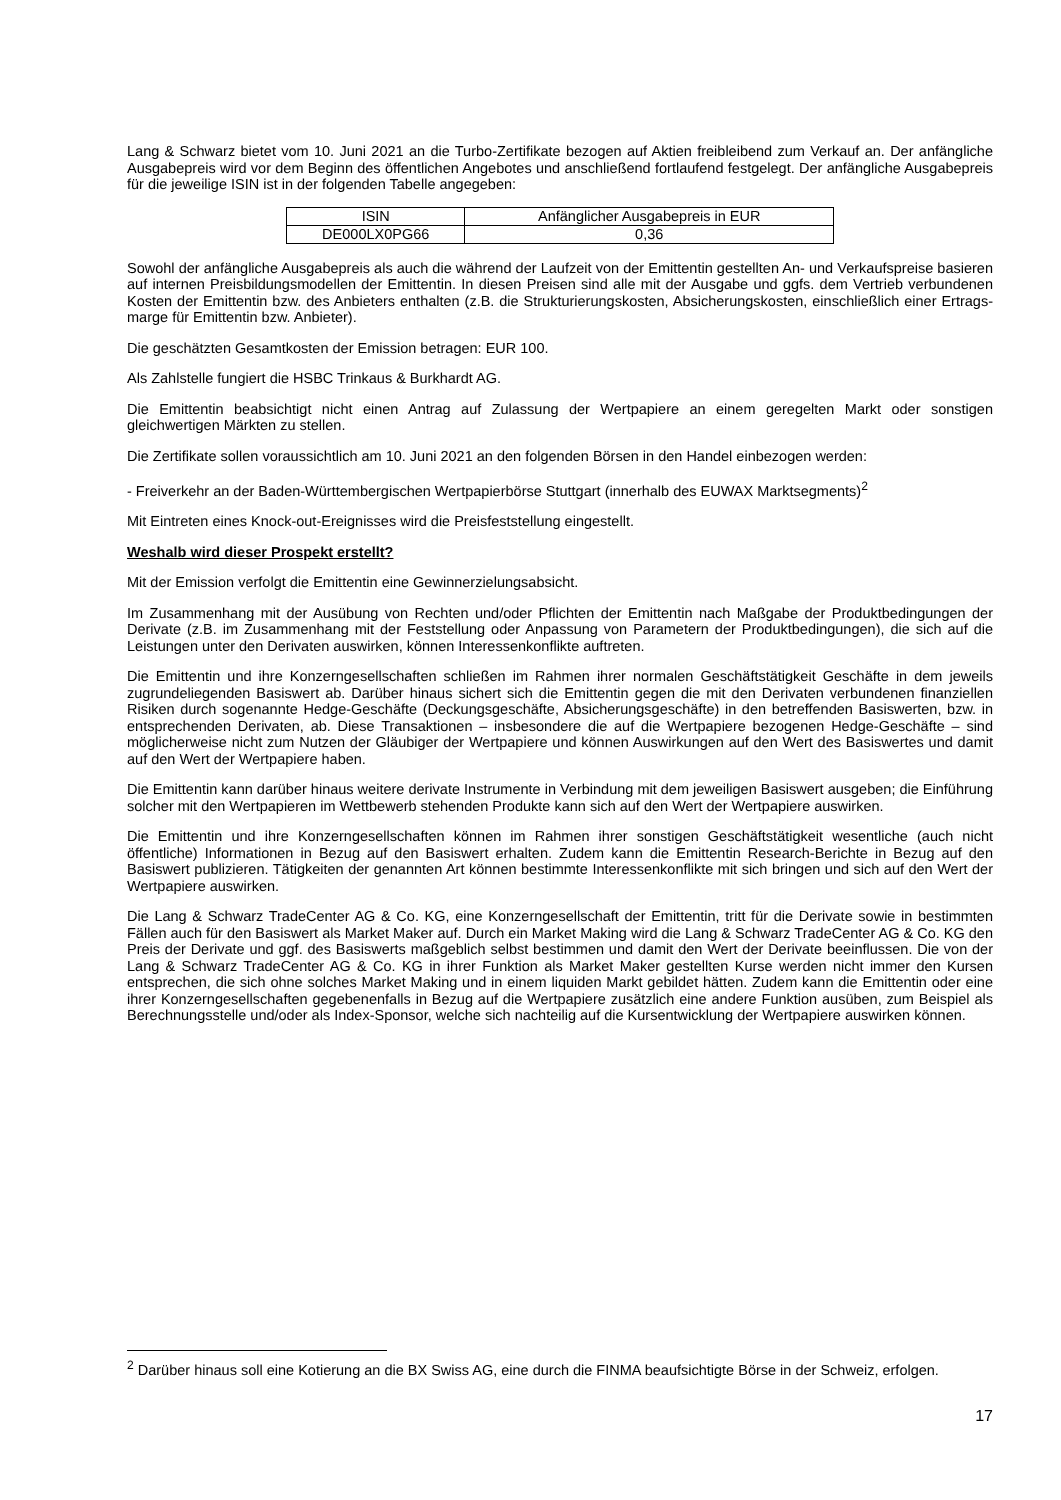Lang & Schwarz bietet vom 10. Juni 2021 an die Turbo-Zertifikate bezogen auf Aktien freibleibend zum Verkauf an. Der anfängliche Ausgabepreis wird vor dem Beginn des öffentlichen Angebotes und anschließend fortlaufend festgelegt. Der anfängliche Ausgabepreis für die jeweilige ISIN ist in der folgenden Tabelle angegeben:
| ISIN | Anfänglicher Ausgabepreis in EUR |
| --- | --- |
| DE000LX0PG66 | 0,36 |
Sowohl der anfängliche Ausgabepreis als auch die während der Laufzeit von der Emittentin gestellten An- und Verkaufspreise basieren auf internen Preisbildungsmodellen der Emittentin. In diesen Preisen sind alle mit der Ausgabe und ggfs. dem Vertrieb verbundenen Kosten der Emittentin bzw. des Anbieters enthalten (z.B. die Strukturierungskosten, Absicherungskosten, einschließlich einer Ertrags-marge für Emittentin bzw. Anbieter).
Die geschätzten Gesamtkosten der Emission betragen: EUR 100.
Als Zahlstelle fungiert die HSBC Trinkaus & Burkhardt AG.
Die Emittentin beabsichtigt nicht einen Antrag auf Zulassung der Wertpapiere an einem geregelten Markt oder sonstigen gleichwertigen Märkten zu stellen.
Die Zertifikate sollen voraussichtlich am 10. Juni 2021 an den folgenden Börsen in den Handel einbezogen werden:
- Freiverkehr an der Baden-Württembergischen Wertpapierbörse Stuttgart (innerhalb des EUWAX Marktsegments)<sup>2</sup>
Mit Eintreten eines Knock-out-Ereignisses wird die Preisfeststellung eingestellt.
Weshalb wird dieser Prospekt erstellt?
Mit der Emission verfolgt die Emittentin eine Gewinnerzielungsabsicht.
Im Zusammenhang mit der Ausübung von Rechten und/oder Pflichten der Emittentin nach Maßgabe der Produktbedingungen der Derivate (z.B. im Zusammenhang mit der Feststellung oder Anpassung von Parametern der Produktbedingungen), die sich auf die Leistungen unter den Derivaten auswirken, können Interessenkonflikte auftreten.
Die Emittentin und ihre Konzerngesellschaften schließen im Rahmen ihrer normalen Geschäftstätigkeit Geschäfte in dem jeweils zugrundeliegenden Basiswert ab. Darüber hinaus sichert sich die Emittentin gegen die mit den Derivaten verbundenen finanziellen Risiken durch sogenannte Hedge-Geschäfte (Deckungsgeschäfte, Absicherungsgeschäfte) in den betreffenden Basiswerten, bzw. in entsprechenden Derivaten, ab. Diese Transaktionen – insbesondere die auf die Wertpapiere bezogenen Hedge-Geschäfte – sind möglicherweise nicht zum Nutzen der Gläubiger der Wertpapiere und können Auswirkungen auf den Wert des Basiswertes und damit auf den Wert der Wertpapiere haben.
Die Emittentin kann darüber hinaus weitere derivate Instrumente in Verbindung mit dem jeweiligen Basiswert ausgeben; die Einführung solcher mit den Wertpapieren im Wettbewerb stehenden Produkte kann sich auf den Wert der Wertpapiere auswirken.
Die Emittentin und ihre Konzerngesellschaften können im Rahmen ihrer sonstigen Geschäftstätigkeit wesentliche (auch nicht öffentliche) Informationen in Bezug auf den Basiswert erhalten. Zudem kann die Emittentin Research-Berichte in Bezug auf den Basiswert publizieren. Tätigkeiten der genannten Art können bestimmte Interessenkonflikte mit sich bringen und sich auf den Wert der Wertpapiere auswirken.
Die Lang & Schwarz TradeCenter AG & Co. KG, eine Konzerngesellschaft der Emittentin, tritt für die Derivate sowie in bestimmten Fällen auch für den Basiswert als Market Maker auf. Durch ein Market Making wird die Lang & Schwarz TradeCenter AG & Co. KG den Preis der Derivate und ggf. des Basiswerts maßgeblich selbst bestimmen und damit den Wert der Derivate beeinflussen. Die von der Lang & Schwarz TradeCenter AG & Co. KG in ihrer Funktion als Market Maker gestellten Kurse werden nicht immer den Kursen entsprechen, die sich ohne solches Market Making und in einem liquiden Markt gebildet hätten. Zudem kann die Emittentin oder eine ihrer Konzerngesellschaften gegebenenfalls in Bezug auf die Wertpapiere zusätzlich eine andere Funktion ausüben, zum Beispiel als Berechnungsstelle und/oder als Index-Sponsor, welche sich nachteilig auf die Kursentwicklung der Wertpapiere auswirken können.
<sup>2</sup> Darüber hinaus soll eine Kotierung an die BX Swiss AG, eine durch die FINMA beaufsichtigte Börse in der Schweiz, erfolgen.
17